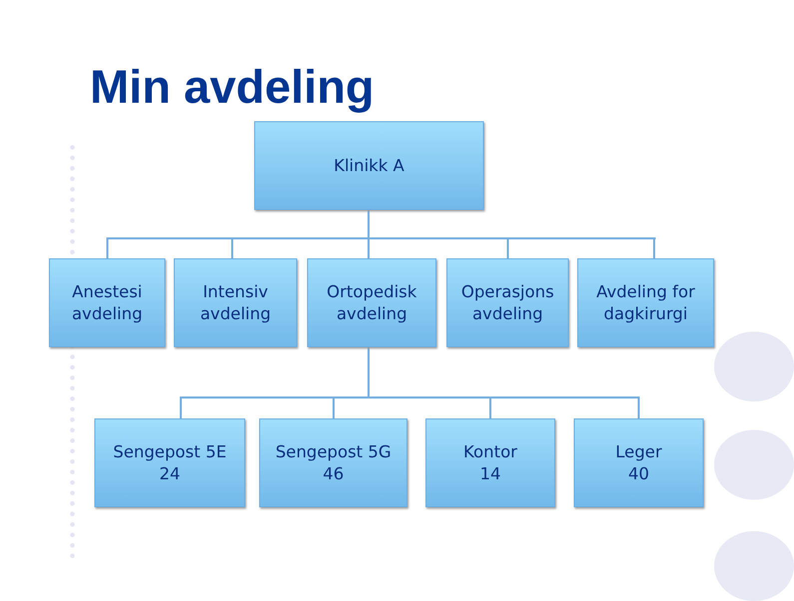Min avdeling
Klinikk A
Anestesi
avdeling
Intensiv
avdeling
Ortopedisk
avdeling
Operasjons
avdeling
Avdeling for
dagkirurgi
Sengepost 5E
24
Sengepost 5G
46
Kontor
14
Leger
40